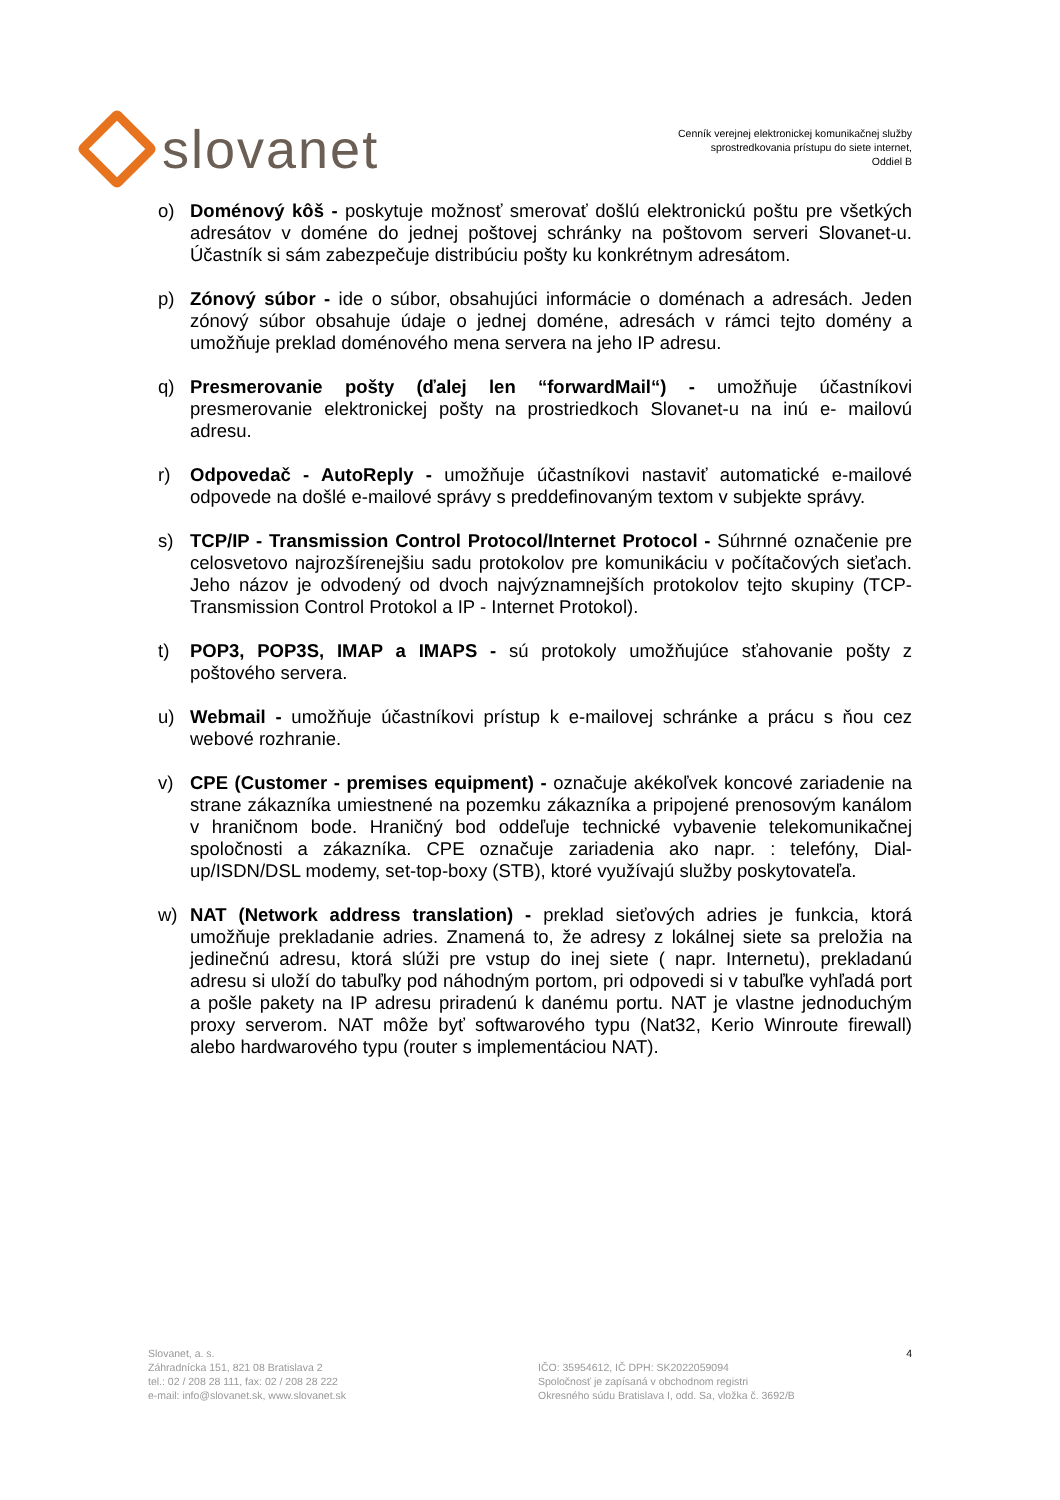slovanet
Cenník verejnej elektronickej komunikačnej služby
sprostredkovania prístupu do siete internet,
Oddiel B
o) Doménový kôš - poskytuje možnosť smerovať došlú elektronickú poštu pre všetkých adresátov v doméne do jednej poštovej schránky na poštovom serveri Slovanet-u. Účastník si sám zabezpečuje distribúciu pošty ku konkrétnym adresátom.
p) Zónový súbor - ide o súbor, obsahujúci informácie o doménach a adresách. Jeden zónový súbor obsahuje údaje o jednej doméne, adresách v rámci tejto domény a umožňuje preklad doménového mena servera na jeho IP adresu.
q) Presmerovanie pošty (ďalej len “forwardMail“) - umožňuje účastníkovi presmerovanie elektronickej pošty na prostriedkoch Slovanet-u na inú e- mailovú adresu.
r) Odpovedač - AutoReply - umožňuje účastníkovi nastaviť automatické e-mailové odpovede na došlé e-mailové správy s preddefinovaným textom v subjekte správy.
s) TCP/IP - Transmission Control Protocol/Internet Protocol - Súhrnné označenie pre celosvetovo najrozšírenejšiu sadu protokolov pre komunikáciu v počítačových sieťach. Jeho názov je odvodený od dvoch najvýznamnejších protokolov tejto skupiny (TCP- Transmission Control Protokol a IP - Internet Protokol).
t) POP3, POP3S, IMAP a IMAPS - sú protokoly umožňujúce sťahovanie pošty z poštového servera.
u) Webmail - umožňuje účastníkovi prístup k e-mailovej schránke a prácu s ňou cez webové rozhranie.
v) CPE (Customer - premises equipment) - označuje akékoľvek koncové zariadenie na strane zákazníka umiestnené na pozemku zákazníka a pripojené prenosovým kanálom v hraničnom bode. Hraničný bod oddeľuje technické vybavenie telekomunikačnej spoločnosti a zákazníka. CPE označuje zariadenia ako napr. : telefóny, Dial-up/ISDN/DSL modemy, set-top-boxy (STB), ktoré využívajú služby poskytovateľa.
w) NAT (Network address translation) - preklad sieťových adries je funkcia, ktorá umožňuje prekladanie adries. Znamená to, že adresy z lokálnej siete sa preložia na jedinečnú adresu, ktorá slúži pre vstup do inej siete ( napr. Internetu), prekladanú adresu si uloží do tabuľky pod náhodným portom, pri odpovedi si v tabuľke vyhľadá port a pošle pakety na IP adresu priradenú k danému portu. NAT je vlastne jednoduchým proxy serverom. NAT môže byť softwarového typu (Nat32, Kerio Winroute firewall) alebo hardwarového typu (router s implementáciou NAT).
Slovanet, a. s.
Záhradnícka 151, 821 08 Bratislava 2
tel.: 02 / 208 28 111, fax: 02 / 208 28 222
e-mail: info@slovanet.sk, www.slovanet.sk
IČO: 35954612, IČ DPH: SK2022059094
Spoločnosť je zapísaná v obchodnom registri
Okresného súdu Bratislava I, odd. Sa, vložka č. 3692/B
4